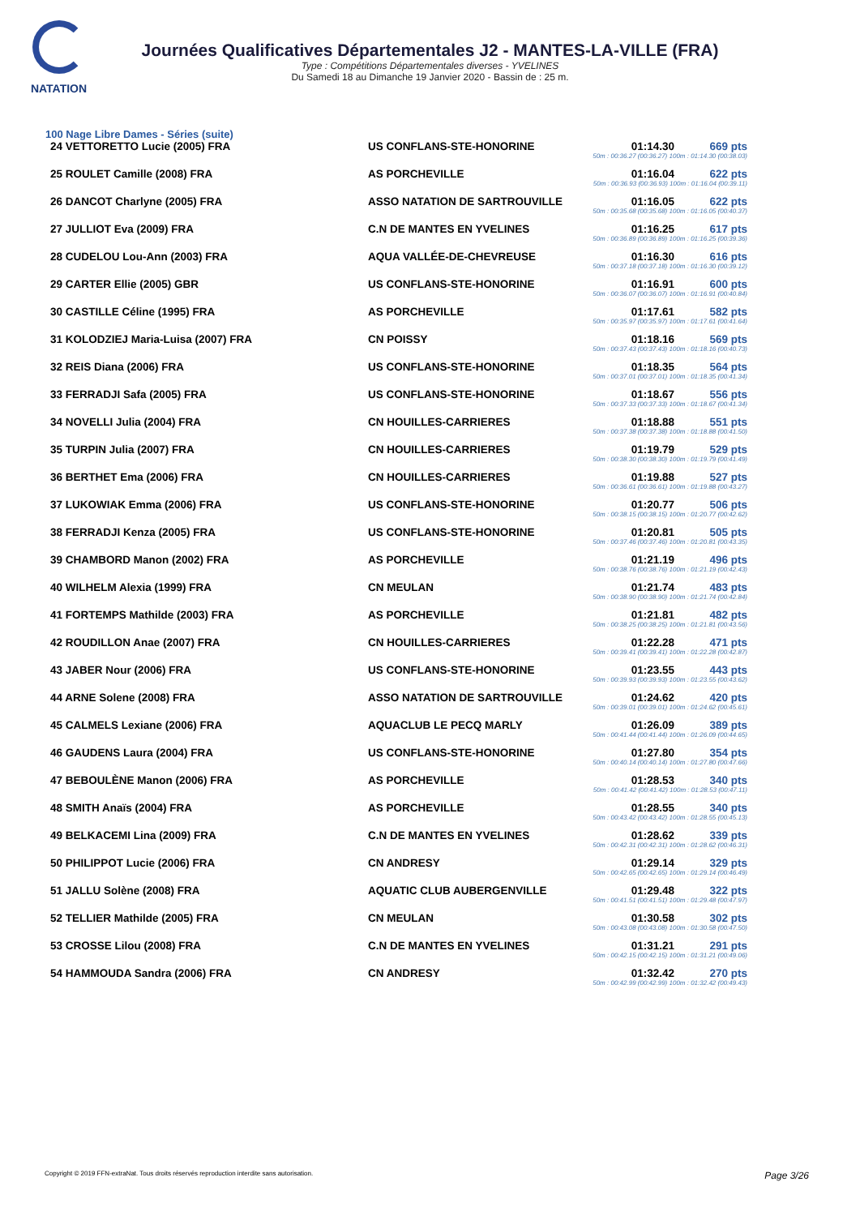NATATION
Journées Qualificatives Départementales J2 - MANTES-LA-VILLE (FRA)
Type : Compétitions Départementales diverses - YVELINES
Du Samedi 18 au Dimanche 19 Janvier 2020 - Bassin de : 25 m.
100 Nage Libre Dames - Séries (suite)
| 24 VETTORETTO Lucie (2005) FRA | US CONFLANS-STE-HONORINE | 01:14.30 | 669 pts |
| | 50m : 00:36.27 (00:36.27) 100m : 01:14.30 (00:38.03) | | |
| 25 ROULET Camille (2008) FRA | AS PORCHEVILLE | 01:16.04 | 622 pts |
| | 50m : 00:36.93 (00:36.93) 100m : 01:16.04 (00:39.11) | | |
| 26 DANCOT Charlyne (2005) FRA | ASSO NATATION DE SARTROUVILLE | 01:16.05 | 622 pts |
| | 50m : 00:35.68 (00:35.68) 100m : 01:16.05 (00:40.37) | | |
| 27 JULLIOT Eva (2009) FRA | C.N DE MANTES EN YVELINES | 01:16.25 | 617 pts |
| | 50m : 00:36.89 (00:36.89) 100m : 01:16.25 (00:39.36) | | |
| 28 CUDELOU Lou-Ann (2003) FRA | AQUA VALLÉE-DE-CHEVREUSE | 01:16.30 | 616 pts |
| | 50m : 00:37.18 (00:37.18) 100m : 01:16.30 (00:39.12) | | |
| 29 CARTER Ellie (2005) GBR | US CONFLANS-STE-HONORINE | 01:16.91 | 600 pts |
| | 50m : 00:36.07 (00:36.07) 100m : 01:16.91 (00:40.84) | | |
| 30 CASTILLE Céline (1995) FRA | AS PORCHEVILLE | 01:17.61 | 582 pts |
| | 50m : 00:35.97 (00:35.97) 100m : 01:17.61 (00:41.64) | | |
| 31 KOLODZIEJ Maria-Luisa (2007) FRA | CN POISSY | 01:18.16 | 569 pts |
| | 50m : 00:37.43 (00:37.43) 100m : 01:18.16 (00:40.73) | | |
| 32 REIS Diana (2006) FRA | US CONFLANS-STE-HONORINE | 01:18.35 | 564 pts |
| | 50m : 00:37.01 (00:37.01) 100m : 01:18.35 (00:41.34) | | |
| 33 FERRADJI Safa (2005) FRA | US CONFLANS-STE-HONORINE | 01:18.67 | 556 pts |
| | 50m : 00:37.33 (00:37.33) 100m : 01:18.67 (00:41.34) | | |
| 34 NOVELLI Julia (2004) FRA | CN HOUILLES-CARRIERES | 01:18.88 | 551 pts |
| | 50m : 00:37.38 (00:37.38) 100m : 01:18.88 (00:41.50) | | |
| 35 TURPIN Julia (2007) FRA | CN HOUILLES-CARRIERES | 01:19.79 | 529 pts |
| | 50m : 00:38.30 (00:38.30) 100m : 01:19.79 (00:41.49) | | |
| 36 BERTHET Ema (2006) FRA | CN HOUILLES-CARRIERES | 01:19.88 | 527 pts |
| | 50m : 00:36.61 (00:36.61) 100m : 01:19.88 (00:43.27) | | |
| 37 LUKOWIAK Emma (2006) FRA | US CONFLANS-STE-HONORINE | 01:20.77 | 506 pts |
| | 50m : 00:38.15 (00:38.15) 100m : 01:20.77 (00:42.62) | | |
| 38 FERRADJI Kenza (2005) FRA | US CONFLANS-STE-HONORINE | 01:20.81 | 505 pts |
| | 50m : 00:37.46 (00:37.46) 100m : 01:20.81 (00:43.35) | | |
| 39 CHAMBORD Manon (2002) FRA | AS PORCHEVILLE | 01:21.19 | 496 pts |
| | 50m : 00:38.76 (00:38.76) 100m : 01:21.19 (00:42.43) | | |
| 40 WILHELM Alexia (1999) FRA | CN MEULAN | 01:21.74 | 483 pts |
| | 50m : 00:38.90 (00:38.90) 100m : 01:21.74 (00:42.84) | | |
| 41 FORTEMPS Mathilde (2003) FRA | AS PORCHEVILLE | 01:21.81 | 482 pts |
| | 50m : 00:38.25 (00:38.25) 100m : 01:21.81 (00:43.56) | | |
| 42 ROUDILLON Anae (2007) FRA | CN HOUILLES-CARRIERES | 01:22.28 | 471 pts |
| | 50m : 00:39.41 (00:39.41) 100m : 01:22.28 (00:42.87) | | |
| 43 JABER Nour (2006) FRA | US CONFLANS-STE-HONORINE | 01:23.55 | 443 pts |
| | 50m : 00:39.93 (00:39.93) 100m : 01:23.55 (00:43.62) | | |
| 44 ARNE Solene (2008) FRA | ASSO NATATION DE SARTROUVILLE | 01:24.62 | 420 pts |
| | 50m : 00:39.01 (00:39.01) 100m : 01:24.62 (00:45.61) | | |
| 45 CALMELS Lexiane (2006) FRA | AQUACLUB LE PECQ MARLY | 01:26.09 | 389 pts |
| | 50m : 00:41.44 (00:41.44) 100m : 01:26.09 (00:44.65) | | |
| 46 GAUDENS Laura (2004) FRA | US CONFLANS-STE-HONORINE | 01:27.80 | 354 pts |
| | 50m : 00:40.14 (00:40.14) 100m : 01:27.80 (00:47.66) | | |
| 47 BEBOULÈNE Manon (2006) FRA | AS PORCHEVILLE | 01:28.53 | 340 pts |
| | 50m : 00:41.42 (00:41.42) 100m : 01:28.53 (00:47.11) | | |
| 48 SMITH Anaïs (2004) FRA | AS PORCHEVILLE | 01:28.55 | 340 pts |
| | 50m : 00:43.42 (00:43.42) 100m : 01:28.55 (00:45.13) | | |
| 49 BELKACEMI Lina (2009) FRA | C.N DE MANTES EN YVELINES | 01:28.62 | 339 pts |
| | 50m : 00:42.31 (00:42.31) 100m : 01:28.62 (00:46.31) | | |
| 50 PHILIPPOT Lucie (2006) FRA | CN ANDRESY | 01:29.14 | 329 pts |
| | 50m : 00:42.65 (00:42.65) 100m : 01:29.14 (00:46.49) | | |
| 51 JALLU Solène (2008) FRA | AQUATIC CLUB AUBERGENVILLE | 01:29.48 | 322 pts |
| | 50m : 00:41.51 (00:41.51) 100m : 01:29.48 (00:47.97) | | |
| 52 TELLIER Mathilde (2005) FRA | CN MEULAN | 01:30.58 | 302 pts |
| | 50m : 00:43.08 (00:43.08) 100m : 01:30.58 (00:47.50) | | |
| 53 CROSSE Lilou (2008) FRA | C.N DE MANTES EN YVELINES | 01:31.21 | 291 pts |
| | 50m : 00:42.15 (00:42.15) 100m : 01:31.21 (00:49.06) | | |
| 54 HAMMOUDA Sandra (2006) FRA | CN ANDRESY | 01:32.42 | 270 pts |
| | 50m : 00:42.99 (00:42.99) 100m : 01:32.42 (00:49.43) | | |
Copyright © 2019 FFN-extraNat. Tous droits réservés reproduction interdite sans autorisation. Page 3/26